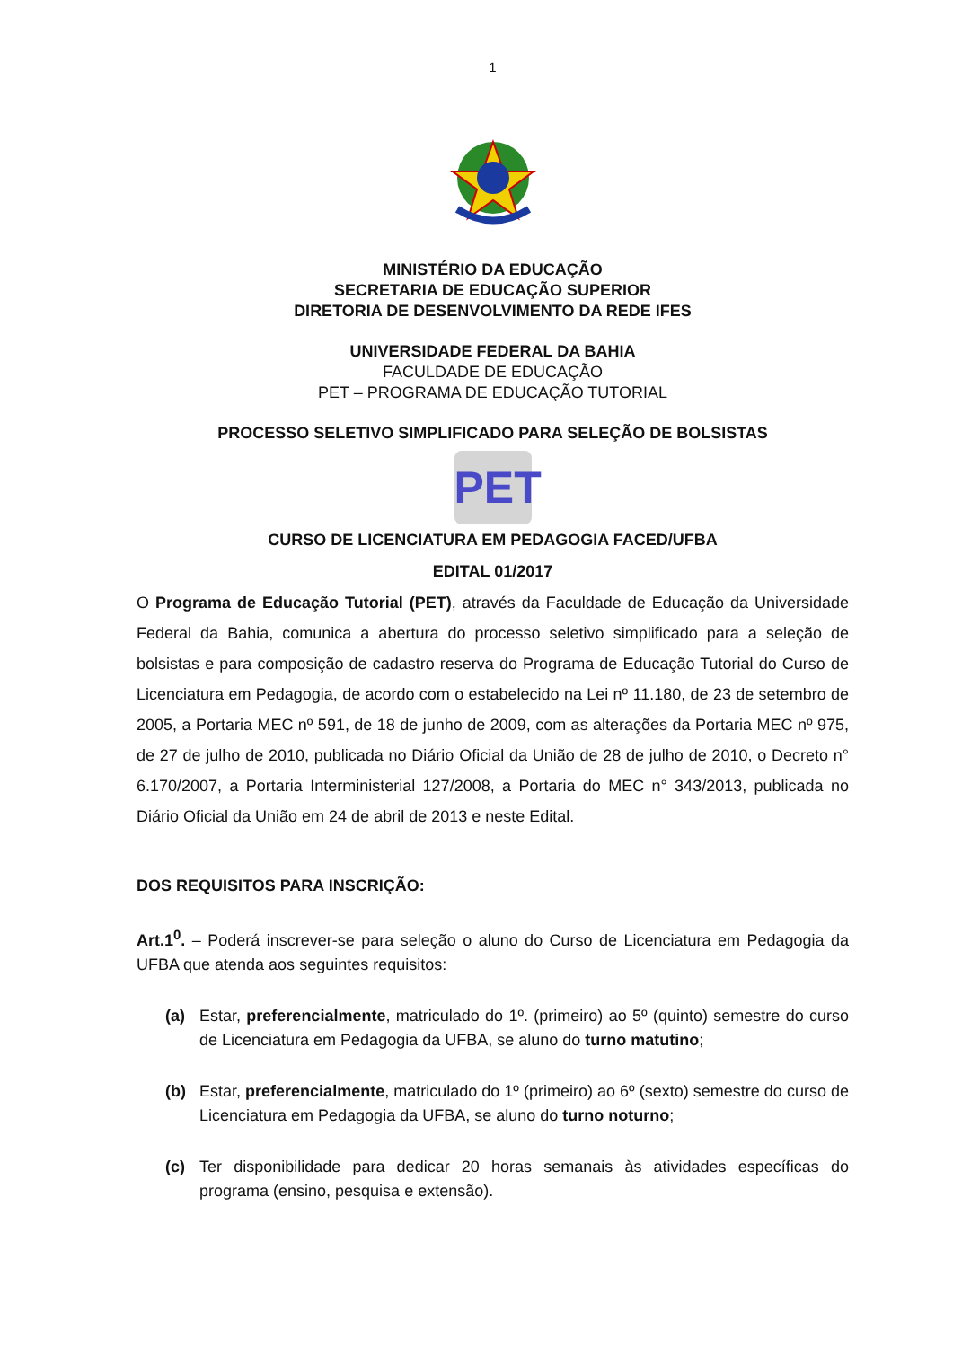1
MINISTÉRIO DA EDUCAÇÃO
SECRETARIA DE EDUCAÇÃO SUPERIOR
DIRETORIA DE DESENVOLVIMENTO DA REDE IFES
UNIVERSIDADE FEDERAL DA BAHIA
FACULDADE DE EDUCAÇÃO
PET – PROGRAMA DE EDUCAÇÃO TUTORIAL
PROCESSO SELETIVO SIMPLIFICADO PARA SELEÇÃO DE BOLSISTAS
PET
CURSO DE LICENCIATURA EM PEDAGOGIA FACED/UFBA
EDITAL 01/2017
O Programa de Educação Tutorial (PET), através da Faculdade de Educação da Universidade Federal da Bahia, comunica a abertura do processo seletivo simplificado para a seleção de bolsistas e para composição de cadastro reserva do Programa de Educação Tutorial do Curso de Licenciatura em Pedagogia, de acordo com o estabelecido na Lei nº 11.180, de 23 de setembro de 2005, a Portaria MEC nº 591, de 18 de junho de 2009, com as alterações da Portaria MEC nº 975, de 27 de julho de 2010, publicada no Diário Oficial da União de 28 de julho de 2010, o Decreto n° 6.170/2007, a Portaria Interministerial 127/2008, a Portaria do MEC n° 343/2013, publicada no Diário Oficial da União em 24 de abril de 2013 e neste Edital.
DOS REQUISITOS PARA INSCRIÇÃO:
Art.1<sup>0</sup>. – Poderá inscrever-se para seleção o aluno do Curso de Licenciatura em Pedagogia da UFBA que atenda aos seguintes requisitos:
(a) Estar, preferencialmente, matriculado do 1º. (primeiro) ao 5º (quinto) semestre do curso de Licenciatura em Pedagogia da UFBA, se aluno do turno matutino;
(b) Estar, preferencialmente, matriculado do 1º (primeiro) ao 6º (sexto) semestre do curso de Licenciatura em Pedagogia da UFBA, se aluno do turno noturno;
(c) Ter disponibilidade para dedicar 20 horas semanais às atividades específicas do programa (ensino, pesquisa e extensão).